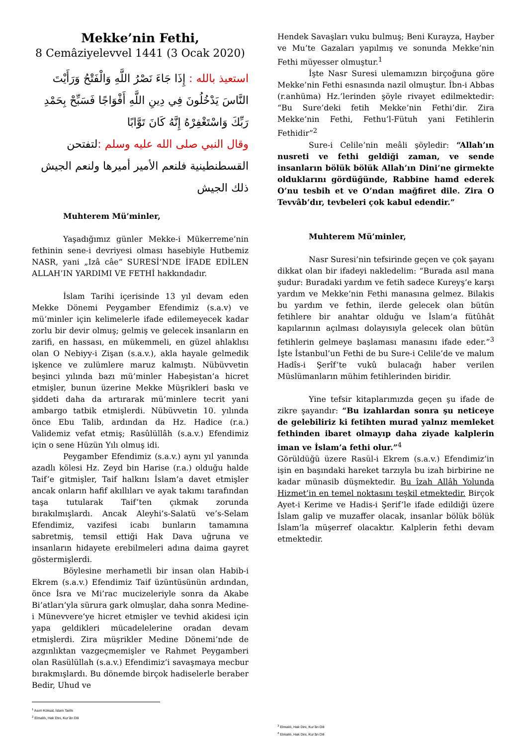Mekke’nin Fethi,
8 Cemâziyelevvel 1441 (3 Ocak 2020)
استعيذ بالله : إِذَا جَاءَ نَصْرُ اللَّهِ وَالْفَتْحُ وَرَأَيْتَ النَّاسَ يَدْخُلُونَ فِي دِينِ اللَّهِ أَفْوَاجًا فَسَبِّحْ بِحَمْدِ رَبِّكَ وَاسْتَغْفِرْهُ إِنَّهُ كَانَ تَوَّابًا
وقال النبي صلى الله عليه وسلم : لتفتحن القسطنطينية فلنعم الأمير أميرها ولنعم الجيش ذلك الجيش
Muhterem Mü’minler,
Yaşadığımız günler Mekke-i Mükerreme’nin fethinin sene-i devriyesi olması hasebiyle Hutbemiz NASR, yani „Izâ câe“ SURESİ’NDE İFADE EDİLEN ALLAH’IN YARDIMI VE FETHİ hakkındadır.
İslam Tarihi içerisinde 13 yıl devam eden Mekke Dönemi Peygamber Efendimiz (s.a.v) ve mü’minler için kelimelerle ifade edilemeyecek kadar zorlu bir devir olmuş; gelmiş ve gelecek insanların en zarifi, en hassası, en mükemmeli, en güzel ahlaklısı olan O Nebiyy-i Zişan (s.a.v.), akla hayale gelmedik işkence ve zulümlere maruz kalmıştı. Nübüvvetin beşinci yılında bazı mü’minler Habeşistan’a hicret etmişler, bunun üzerine Mekke Müşrikleri baskı ve şiddeti daha da artırarak mü’minlere tecrit yani ambargo tatbik etmişlerdi. Nübüvvetin 10. yılında önce Ebu Talib, ardından da Hz. Hadice (r.a.) Validemiz vefat etmiş; Rasûlüllâh (s.a.v.) Efendimiz için o sene Hüzün Yılı olmuş idi.
Peygamber Efendimiz (s.a.v.) aynı yıl yanında azadlı kölesi Hz. Zeyd bin Harise (r.a.) olduğu halde Taif’e gitmişler, Taif halkını İslam’a davet etmişler ancak onların hafif akıllıları ve ayak takımı tarafından taşa tutularak Taif’ten çıkmak zorunda bırakılmışlardı. Ancak Aleyhi’s-Salatü ve’s-Selam Efendimiz, vazifesi icabı bunların tamamına sabretmiş, temsil ettiği Hak Dava uğruna ve insanların hidayete erebilmeleri adına daima gayret göstermişlerdi.
Böylesine merhametli bir insan olan Habib-i Ekrem (s.a.v.) Efendimiz Taif üzüntüsünün ardından, önce İsra ve Mi’rac mucizeleriyle sonra da Akabe Bi’atları’yla sürura gark olmuşlar, daha sonra Medine-i Münevvere’ye hicret etmişler ve tevhid akidesi için yapa geldikleri mücadelelerine oradan devam etmişlerdi. Zira müşrikler Medine Dönemi’nde de azgınlıktan vazgeçmemişler ve Rahmet Peygamberi olan Rasülüllah (s.a.v.) Efendimiz’i savaşmaya mecbur bırakmışlardı. Bu dönemde birçok hadiselerle beraber Bedir, Uhud ve
<sup>1</sup> Asım Köksal, İslam Tarihi
<sup>2</sup> Elmalılı, Hak Dini, Kur’ân Dili
Hendek Savaşları vuku bulmuş; Beni Kurayza, Hayber ve Mu’te Gazaları yapılmış ve sonunda Mekke’nin Fethi müyesser olmuştur.<sup>1</sup>
İşte Nasr Suresi ulemamızın birçoğuna göre Mekke’nin Fethi esnasında nazil olmuştur. İbn-i Abbas (r.anhüma) Hz.’lerinden şöyle rivayet edilmektedir: “Bu Sure’deki fetih Mekke’nin Fethi’dir. Zira Mekke’nin Fethi, Fethu’l-Fütuh yani Fetihlerin Fethidir”<sup>2</sup>
Sure-i Celile’nin meâli şöyledir: “Allah’ın nusreti ve fethi geldiği zaman, ve sende insanların bölük bölük Allah’ın Dini’ne girmekte olduklarını gördüğünde, Rabbine hamd ederek O’nu tesbih et ve O’ndan mağfiret dile. Zira O Tevvâb’dır, tevbeleri çok kabul edendir.”
Muhterem Mü’minler,
Nasr Suresi’nin tefsirinde geçen ve çok şayanı dikkat olan bir ifadeyi nakledelim: “Burada asıl mana şudur: Buradaki yardım ve fetih sadece Kureyş’e karşı yardım ve Mekke’nin Fethi manasına gelmez. Bilakis bu yardım ve fethin, ilerde gelecek olan bütün fetihlere bir anahtar olduğu ve İslam’a fütûhât kapılarının açılması dolayısıyla gelecek olan bütün fetihlerin gelmeye başlaması manasını ifade eder.”<sup>3</sup> İşte İstanbul’un Fethi de bu Sure-i Celile’de ve malum Hadîs-i Şerîf’te vukû bulacağı haber verilen Müslümanların mühim fetihlerinden biridir.
Yine tefsir kitaplarımızda geçen şu ifade de zikre şayandır: “Bu izahlardan sonra şu neticeye de gelebiliriz ki fetihten murad yalnız memleket fethinden ibaret olmayıp daha ziyade kalplerin iman ve İslam’a fethi olur.”<sup>4</sup>
Görüldüğü üzere Rasül-i Ekrem (s.a.v.) Efendimiz’in işin en başındaki hareket tarzıyla bu izah birbirine ne kadar münasib düşmektedir. Bu îzah Allâh Yolunda Hizmet’in en temel noktasını teşkil etmektedir. Birçok Ayet-i Kerime ve Hadis-i Şerif’le ifade edildiği üzere İslam galip ve muzaffer olacak, insanlar bölük bölük İslam’la müşerref olacaktır. Kalplerin fethi devam etmektedir.
<sup>3</sup> Elmalılı, Hak Dini, Kur’ân Dili
<sup>4</sup> Elmalılı, Hak Dini, Kur’ân Dili